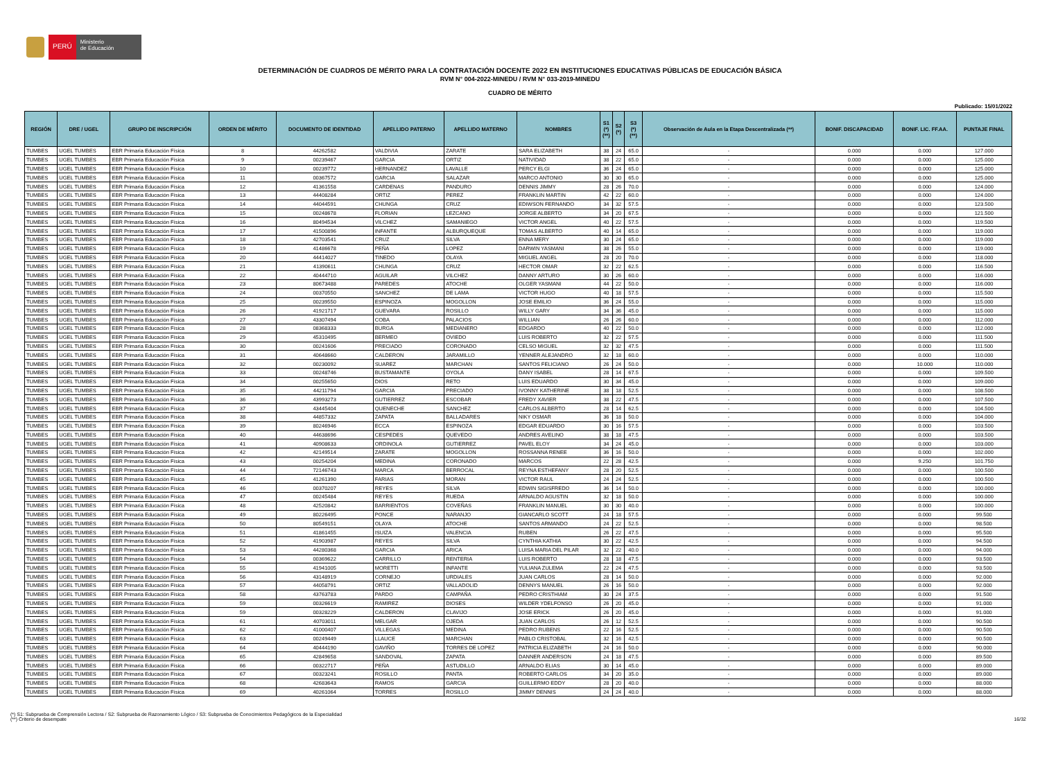PERÚ
Ministerio
de Educación
DETERMINACIÓN DE CUADROS DE MÉRITO PARA LA CONTRATACIÓN DOCENTE 2022 EN INSTITUCIONES EDUCATIVAS PÚBLICAS DE EDUCACIÓN BÁSICA
RVM N° 004-2022-MINEDU / RVM N° 033-2019-MINEDU
CUADRO DE MÉRITO
Publicado: 15/01/2022
| REGIÓN | DRE / UGEL | GRUPO DE INSCRIPCIÓN | ORDEN DE MÉRITO | DOCUMENTO DE IDENTIDAD | APELLIDO PATERNO | APELLIDO MATERNO | NOMBRES | S1 (*) (**) | S2 (*) | S3 (*) (**) | Observación de Aula en la Etapa Descentralizada (**) | BONIF. DISCAPACIDAD | BONIF. LIC. FF.AA. | PUNTAJE FINAL |
| --- | --- | --- | --- | --- | --- | --- | --- | --- | --- | --- | --- | --- | --- | --- |
| TUMBES | UGEL TUMBES | EBR Primaria Educación Física | 8 | 44262582 | VALDIVIA | ZARATE | SARA ELIZABETH | 38 | 24 | 65.0 | - | 0.000 | 0.000 | 127.000 |
| TUMBES | UGEL TUMBES | EBR Primaria Educación Física | 9 | 00239467 | GARCIA | ORTIZ | NATIVIDAD | 38 | 22 | 65.0 | - | 0.000 | 0.000 | 125.000 |
| TUMBES | UGEL TUMBES | EBR Primaria Educación Física | 10 | 00239772 | HERNANDEZ | LAVALLE | PERCY ELGI | 36 | 24 | 65.0 | - | 0.000 | 0.000 | 125.000 |
| TUMBES | UGEL TUMBES | EBR Primaria Educación Física | 11 | 00367572 | GARCIA | SALAZAR | MARCO ANTONIO | 30 | 30 | 65.0 | - | 0.000 | 0.000 | 125.000 |
| TUMBES | UGEL TUMBES | EBR Primaria Educación Física | 12 | 41361558 | CARDENAS | PANDURO | DENNIS JIMMY | 28 | 26 | 70.0 | - | 0.000 | 0.000 | 124.000 |
| TUMBES | UGEL TUMBES | EBR Primaria Educación Física | 13 | 44408284 | ORTIZ | PEREZ | FRANKLIN MARTIN | 42 | 22 | 60.0 | - | 0.000 | 0.000 | 124.000 |
| TUMBES | UGEL TUMBES | EBR Primaria Educación Física | 14 | 44044591 | CHUNGA | CRUZ | EDIWSON FERNANDO | 34 | 32 | 57.5 | - | 0.000 | 0.000 | 123.500 |
| TUMBES | UGEL TUMBES | EBR Primaria Educación Física | 15 | 00248678 | FLORIAN | LEZCANO | JORGE ALBERTO | 34 | 20 | 67.5 | - | 0.000 | 0.000 | 121.500 |
| TUMBES | UGEL TUMBES | EBR Primaria Educación Física | 16 | 80494534 | VILCHEZ | SAMANIEGO | VICTOR ANGEL | 40 | 22 | 57.5 | - | 0.000 | 0.000 | 119.500 |
| TUMBES | UGEL TUMBES | EBR Primaria Educación Física | 17 | 41500896 | INFANTE | ALBURQUEQUE | TOMAS ALBERTO | 40 | 14 | 65.0 | - | 0.000 | 0.000 | 119.000 |
| TUMBES | UGEL TUMBES | EBR Primaria Educación Física | 18 | 42703541 | CRUZ | SILVA | ENNA MERY | 30 | 24 | 65.0 | - | 0.000 | 0.000 | 119.000 |
| TUMBES | UGEL TUMBES | EBR Primaria Educación Física | 19 | 41486678 | PEÑA | LOPEZ | DARWIN YASMANI | 38 | 26 | 55.0 | - | 0.000 | 0.000 | 119.000 |
| TUMBES | UGEL TUMBES | EBR Primaria Educación Física | 20 | 44414027 | TINEDO | OLAYA | MIGUEL ANGEL | 28 | 20 | 70.0 | - | 0.000 | 0.000 | 118.000 |
| TUMBES | UGEL TUMBES | EBR Primaria Educación Física | 21 | 41390611 | CHUNGA | CRUZ | HECTOR OMAR | 32 | 22 | 62.5 | - | 0.000 | 0.000 | 116.500 |
| TUMBES | UGEL TUMBES | EBR Primaria Educación Física | 22 | 40444710 | AGUILAR | VILCHEZ | DANNY ARTURO | 30 | 26 | 60.0 | - | 0.000 | 0.000 | 116.000 |
| TUMBES | UGEL TUMBES | EBR Primaria Educación Física | 23 | 80673488 | PAREDES | ATOCHE | OLGER YASMANI | 44 | 22 | 50.0 | - | 0.000 | 0.000 | 116.000 |
| TUMBES | UGEL TUMBES | EBR Primaria Educación Física | 24 | 00370550 | SANCHEZ | DE LAMA | VICTOR HUGO | 40 | 18 | 57.5 | - | 0.000 | 0.000 | 115.500 |
| TUMBES | UGEL TUMBES | EBR Primaria Educación Física | 25 | 00239550 | ESPINOZA | MOGOLLON | JOSE EMILIO | 36 | 24 | 55.0 | - | 0.000 | 0.000 | 115.000 |
| TUMBES | UGEL TUMBES | EBR Primaria Educación Física | 26 | 41921717 | GUEVARA | ROSILLO | WILLY GARY | 34 | 36 | 45.0 | - | 0.000 | 0.000 | 115.000 |
| TUMBES | UGEL TUMBES | EBR Primaria Educación Física | 27 | 43307494 | COBA | PALACIOS | WILLIAN | 26 | 26 | 60.0 | - | 0.000 | 0.000 | 112.000 |
| TUMBES | UGEL TUMBES | EBR Primaria Educación Física | 28 | 08368333 | BURGA | MEDIANERO | EDGARDO | 40 | 22 | 50.0 | - | 0.000 | 0.000 | 112.000 |
| TUMBES | UGEL TUMBES | EBR Primaria Educación Física | 29 | 45310495 | BERMEO | OVIEDO | LUIS ROBERTO | 32 | 22 | 57.5 | - | 0.000 | 0.000 | 111.500 |
| TUMBES | UGEL TUMBES | EBR Primaria Educación Física | 30 | 00241606 | PRECIADO | CORONADO | CELSO MIGUEL | 32 | 32 | 47.5 | - | 0.000 | 0.000 | 111.500 |
| TUMBES | UGEL TUMBES | EBR Primaria Educación Física | 31 | 40648660 | CALDERON | JARAMILLO | YENNER ALEJANDRO | 32 | 18 | 60.0 | - | 0.000 | 0.000 | 110.000 |
| TUMBES | UGEL TUMBES | EBR Primaria Educación Física | 32 | 00230092 | SUAREZ | MARCHAN | SANTOS FELICIANO | 26 | 24 | 50.0 | - | 0.000 | 10.000 | 110.000 |
| TUMBES | UGEL TUMBES | EBR Primaria Educación Física | 33 | 00248746 | BUSTAMANTE | OYOLA | DANY ISABEL | 28 | 14 | 67.5 | - | 0.000 | 0.000 | 109.500 |
| TUMBES | UGEL TUMBES | EBR Primaria Educación Física | 34 | 00255650 | DIOS | RETO | LUIS EDUARDO | 30 | 34 | 45.0 | - | 0.000 | 0.000 | 109.000 |
| TUMBES | UGEL TUMBES | EBR Primaria Educación Física | 35 | 44211794 | GARCIA | PRECIADO | IVONNY KATHERINE | 38 | 18 | 52.5 | - | 0.000 | 0.000 | 108.500 |
| TUMBES | UGEL TUMBES | EBR Primaria Educación Física | 36 | 43993273 | GUTIERREZ | ESCOBAR | FREDY XAVIER | 38 | 22 | 47.5 | - | 0.000 | 0.000 | 107.500 |
| TUMBES | UGEL TUMBES | EBR Primaria Educación Física | 37 | 43445404 | QUENECHE | SANCHEZ | CARLOS ALBERTO | 28 | 14 | 62.5 | - | 0.000 | 0.000 | 104.500 |
| TUMBES | UGEL TUMBES | EBR Primaria Educación Física | 38 | 44857332 | ZAPATA | BALLADARES | NIKY OSMAR | 36 | 18 | 50.0 | - | 0.000 | 0.000 | 104.000 |
| TUMBES | UGEL TUMBES | EBR Primaria Educación Física | 39 | 80246946 | ECCA | ESPINOZA | EDGAR EDUARDO | 30 | 16 | 57.5 | - | 0.000 | 0.000 | 103.500 |
| TUMBES | UGEL TUMBES | EBR Primaria Educación Física | 40 | 44638696 | CESPEDES | QUEVEDO | ANDRES AVELINO | 38 | 18 | 47.5 | - | 0.000 | 0.000 | 103.500 |
| TUMBES | UGEL TUMBES | EBR Primaria Educación Física | 41 | 40908633 | ORDINOLA | GUTIERREZ | PAVEL ELOY | 34 | 24 | 45.0 | - | 0.000 | 0.000 | 103.000 |
| TUMBES | UGEL TUMBES | EBR Primaria Educación Física | 42 | 42149514 | ZARATE | MOGOLLON | ROSSANNA RENEE | 36 | 16 | 50.0 | - | 0.000 | 0.000 | 102.000 |
| TUMBES | UGEL TUMBES | EBR Primaria Educación Física | 43 | 00254204 | MEDINA | CORONADO | MARCOS | 22 | 28 | 42.5 | - | 0.000 | 9.250 | 101.750 |
| TUMBES | UGEL TUMBES | EBR Primaria Educación Física | 44 | 72146743 | MARCA | BERROCAL | REYNA ESTHEFANY | 28 | 20 | 52.5 | - | 0.000 | 0.000 | 100.500 |
| TUMBES | UGEL TUMBES | EBR Primaria Educación Física | 45 | 41261390 | FARIAS | MORAN | VICTOR RAUL | 24 | 24 | 52.5 | - | 0.000 | 0.000 | 100.500 |
| TUMBES | UGEL TUMBES | EBR Primaria Educación Física | 46 | 00370207 | REYES | SILVA | EDWIN SIGISFREDO | 36 | 14 | 50.0 | - | 0.000 | 0.000 | 100.000 |
| TUMBES | UGEL TUMBES | EBR Primaria Educación Física | 47 | 00245484 | REYES | RUEDA | ARNALDO AGUSTIN | 32 | 18 | 50.0 | - | 0.000 | 0.000 | 100.000 |
| TUMBES | UGEL TUMBES | EBR Primaria Educación Física | 48 | 42520842 | BARRIENTOS | COVEÑAS | FRANKLIN MANUEL | 30 | 30 | 40.0 | - | 0.000 | 0.000 | 100.000 |
| TUMBES | UGEL TUMBES | EBR Primaria Educación Física | 49 | 80226495 | PONCE | NARANJO | GIANCARLO SCOTT | 24 | 18 | 57.5 | - | 0.000 | 0.000 | 99.500 |
| TUMBES | UGEL TUMBES | EBR Primaria Educación Física | 50 | 80549151 | OLAYA | ATOCHE | SANTOS ARMANDO | 24 | 22 | 52.5 | - | 0.000 | 0.000 | 98.500 |
| TUMBES | UGEL TUMBES | EBR Primaria Educación Física | 51 | 41861455 | ISUIZA | VALENCIA | RUBEN | 26 | 22 | 47.5 | - | 0.000 | 0.000 | 95.500 |
| TUMBES | UGEL TUMBES | EBR Primaria Educación Física | 52 | 41903987 | REYES | SILVA | CYNTHIA KATHIA | 30 | 22 | 42.5 | - | 0.000 | 0.000 | 94.500 |
| TUMBES | UGEL TUMBES | EBR Primaria Educación Física | 53 | 44280368 | GARCIA | ARICA | LUISA MARIA DEL PILAR | 32 | 22 | 40.0 | - | 0.000 | 0.000 | 94.000 |
| TUMBES | UGEL TUMBES | EBR Primaria Educación Física | 54 | 00369622 | CARRILLO | RENTERIA | LUIS ROBERTO | 28 | 18 | 47.5 | - | 0.000 | 0.000 | 93.500 |
| TUMBES | UGEL TUMBES | EBR Primaria Educación Física | 55 | 41941005 | MORETTI | INFANTE | YULIANA ZULEMA | 22 | 24 | 47.5 | - | 0.000 | 0.000 | 93.500 |
| TUMBES | UGEL TUMBES | EBR Primaria Educación Física | 56 | 43148919 | CORNEJO | URDIALES | JUAN CARLOS | 28 | 14 | 50.0 | - | 0.000 | 0.000 | 92.000 |
| TUMBES | UGEL TUMBES | EBR Primaria Educación Física | 57 | 44058791 | ORTIZ | VALLADOLID | DENNYS MANUEL | 26 | 16 | 50.0 | - | 0.000 | 0.000 | 92.000 |
| TUMBES | UGEL TUMBES | EBR Primaria Educación Física | 58 | 43763783 | PARDO | CAMPAÑA | PEDRO CRISTHIAM | 30 | 24 | 37.5 | - | 0.000 | 0.000 | 91.500 |
| TUMBES | UGEL TUMBES | EBR Primaria Educación Física | 59 | 00326619 | RAMIREZ | DIOSES | WILDER YDELFONSO | 26 | 20 | 45.0 | - | 0.000 | 0.000 | 91.000 |
| TUMBES | UGEL TUMBES | EBR Primaria Educación Física | 59 | 00328229 | CALDERON | CLAVIJO | JOSE ERICK | 26 | 20 | 45.0 | - | 0.000 | 0.000 | 91.000 |
| TUMBES | UGEL TUMBES | EBR Primaria Educación Física | 61 | 40703011 | MELGAR | OJEDA | JUAN CARLOS | 26 | 12 | 52.5 | - | 0.000 | 0.000 | 90.500 |
| TUMBES | UGEL TUMBES | EBR Primaria Educación Física | 62 | 41000407 | VILLEGAS | MEDINA | PEDRO RUBENS | 22 | 16 | 52.5 | - | 0.000 | 0.000 | 90.500 |
| TUMBES | UGEL TUMBES | EBR Primaria Educación Física | 63 | 00249449 | LLAUCE | MARCHAN | PABLO CRISTOBAL | 32 | 16 | 42.5 | - | 0.000 | 0.000 | 90.500 |
| TUMBES | UGEL TUMBES | EBR Primaria Educación Física | 64 | 40444190 | GAVIÑO | TORRES DE LOPEZ | PATRICIA ELIZABETH | 24 | 16 | 50.0 | - | 0.000 | 0.000 | 90.000 |
| TUMBES | UGEL TUMBES | EBR Primaria Educación Física | 65 | 42849658 | SANDOVAL | ZAPATA | DANNER ANDERSON | 24 | 18 | 47.5 | - | 0.000 | 0.000 | 89.500 |
| TUMBES | UGEL TUMBES | EBR Primaria Educación Física | 66 | 00322717 | PEÑA | ASTUDILLO | ARNALDO ELIAS | 30 | 14 | 45.0 | - | 0.000 | 0.000 | 89.000 |
| TUMBES | UGEL TUMBES | EBR Primaria Educación Física | 67 | 00323241 | ROSILLO | PANTA | ROBERTO CARLOS | 34 | 20 | 35.0 | - | 0.000 | 0.000 | 89.000 |
| TUMBES | UGEL TUMBES | EBR Primaria Educación Física | 68 | 42683643 | RAMOS | GARCIA | GUILLERMO EDDY | 28 | 20 | 40.0 | - | 0.000 | 0.000 | 88.000 |
| TUMBES | UGEL TUMBES | EBR Primaria Educación Física | 69 | 40261064 | TORRES | ROSILLO | JIMMY DENNIS | 24 | 24 | 40.0 | - | 0.000 | 0.000 | 88.000 |
(*) S1: Subprueba de Comprensión Lectora / S2: Subprueba de Razonamiento Lógico / S3: Subprueba de Conocimientos Pedagógicos de la Especialidad
(**) Criterio de desempate 16/32